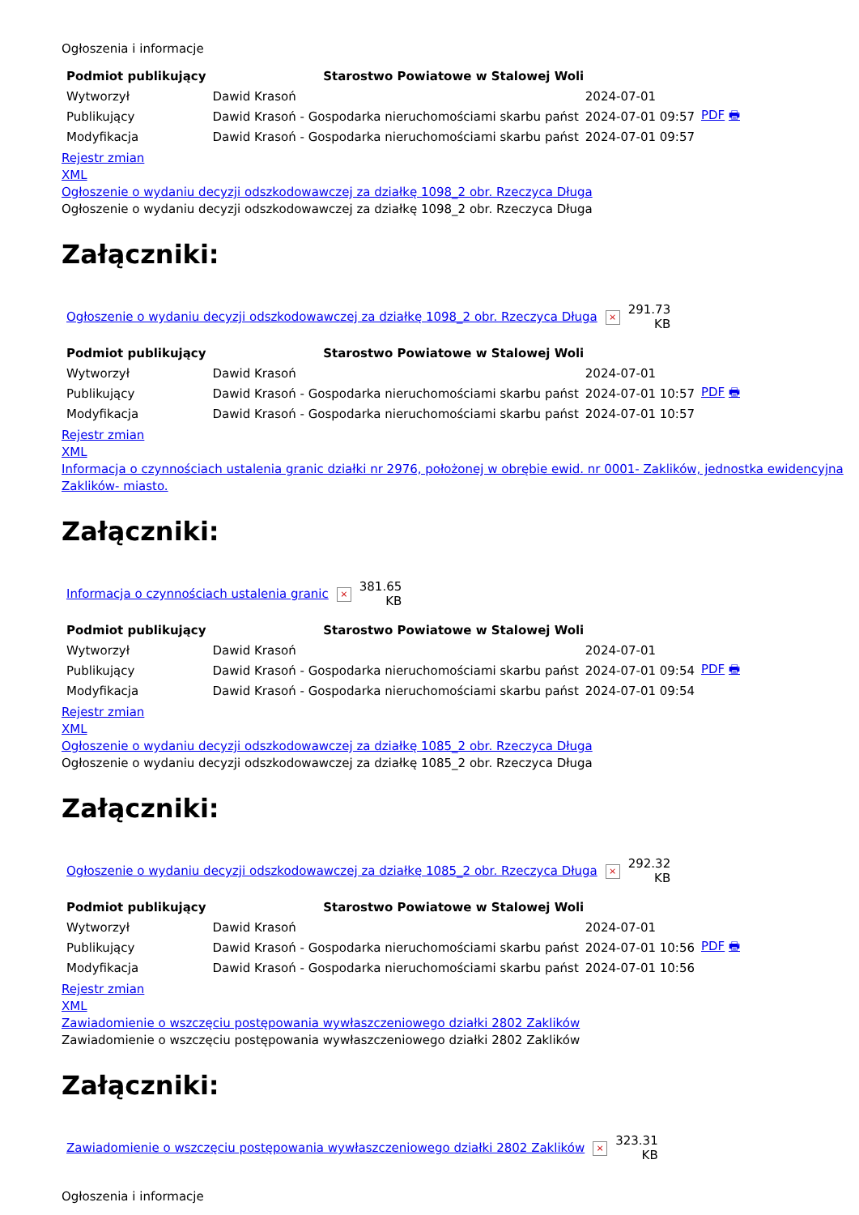Ogłoszenia i informacje
| Podmiot publikujący | Starostwo Powiatowe w Stalowej Woli | | |
| Wytworzył | Dawid Krasoń | 2024-07-01 | PDF 🖶 |
| Publikujący | Dawid Krasoń - Gospodarka nieruchomościami skarbu państ | 2024-07-01 09:57 | |
| Modyfikacja | Dawid Krasoń - Gospodarka nieruchomościami skarbu państ | 2024-07-01 09:57 | |
Rejestr zmian
XML
Ogłoszenie o wydaniu decyzji odszkodowawczej za działkę 1098_2 obr. Rzeczyca Długa
Ogłoszenie o wydaniu decyzji odszkodowawczej za działkę 1098_2 obr. Rzeczyca Długa
Załączniki:
| Ogłoszenie o wydaniu decyzji odszkodowawczej za działkę 1098_2 obr. Rzeczyca Długa | × | 291.73 KB |
| Podmiot publikujący | Starostwo Powiatowe w Stalowej Woli | | |
| Wytworzył | Dawid Krasoń | 2024-07-01 | PDF 🖶 |
| Publikujący | Dawid Krasoń - Gospodarka nieruchomościami skarbu państ | 2024-07-01 10:57 | |
| Modyfikacja | Dawid Krasoń - Gospodarka nieruchomościami skarbu państ | 2024-07-01 10:57 | |
Rejestr zmian
XML
Informacja o czynnościach ustalenia granic działki nr 2976, położonej w obrębie ewid. nr 0001- Zaklików, jednostka ewidencyjna Zaklików- miasto.
Załączniki:
| Informacja o czynnościach ustalenia granic | × | 381.65 KB |
| Podmiot publikujący | Starostwo Powiatowe w Stalowej Woli | | |
| Wytworzył | Dawid Krasoń | 2024-07-01 | PDF 🖶 |
| Publikujący | Dawid Krasoń - Gospodarka nieruchomościami skarbu państ | 2024-07-01 09:54 | |
| Modyfikacja | Dawid Krasoń - Gospodarka nieruchomościami skarbu państ | 2024-07-01 09:54 | |
Rejestr zmian
XML
Ogłoszenie o wydaniu decyzji odszkodowawczej za działkę 1085_2 obr. Rzeczyca Długa
Ogłoszenie o wydaniu decyzji odszkodowawczej za działkę 1085_2 obr. Rzeczyca Długa
Załączniki:
| Ogłoszenie o wydaniu decyzji odszkodowawczej za działkę 1085_2 obr. Rzeczyca Długa | × | 292.32 KB |
| Podmiot publikujący | Starostwo Powiatowe w Stalowej Woli | | |
| Wytworzył | Dawid Krasoń | 2024-07-01 | PDF 🖶 |
| Publikujący | Dawid Krasoń - Gospodarka nieruchomościami skarbu państ | 2024-07-01 10:56 | |
| Modyfikacja | Dawid Krasoń - Gospodarka nieruchomościami skarbu państ | 2024-07-01 10:56 | |
Rejestr zmian
XML
Zawiadomienie o wszczęciu postępowania wywłaszczeniowego działki 2802 Zaklików
Zawiadomienie o wszczęciu postępowania wywłaszczeniowego działki 2802 Zaklików
Załączniki:
| Zawiadomienie o wszczęciu postępowania wywłaszczeniowego działki 2802 Zaklików | × | 323.31 KB |
Ogłoszenia i informacje